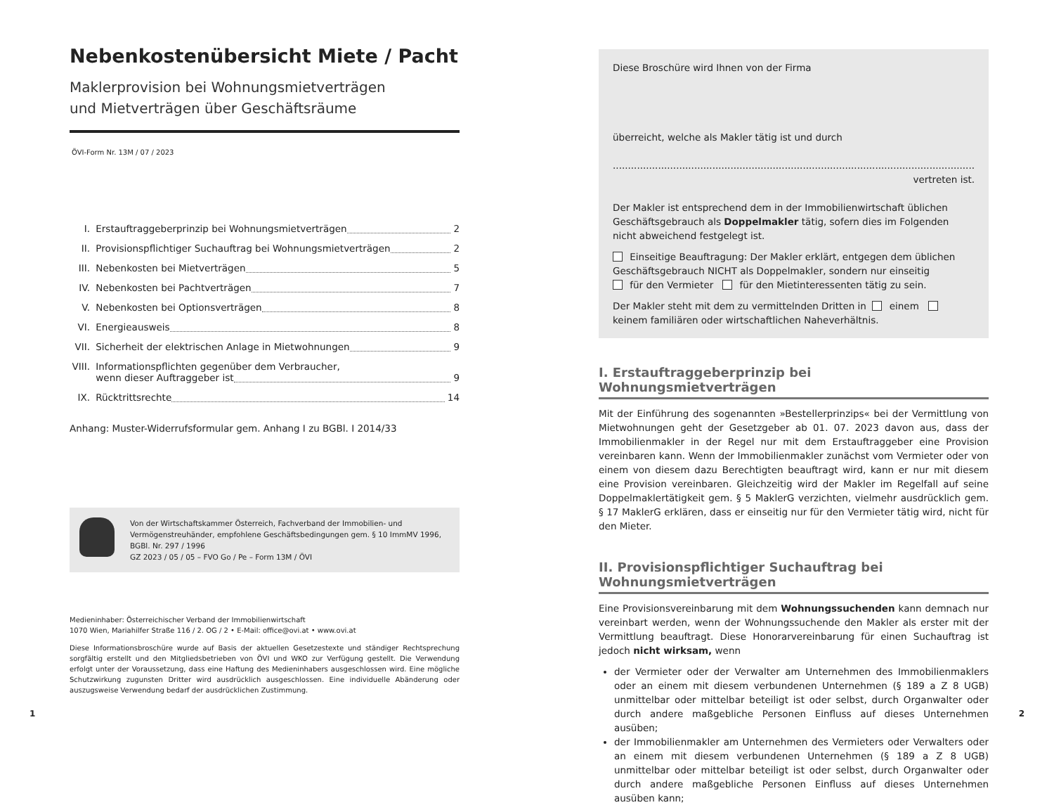Nebenkostenübersicht Miete / Pacht
Maklerprovision bei Wohnungsmietverträgen
und Mietverträgen über Geschäftsräume
ÖVI-Form Nr. 13M / 07 / 2023
I. Erstauftraggeberprinzip bei Wohnungsmietverträgen 2
II. Provisionspflichtiger Suchauftrag bei Wohnungsmietverträgen 2
III. Nebenkosten bei Mietverträgen 5
IV. Nebenkosten bei Pachtverträgen 7
V. Nebenkosten bei Optionsverträgen 8
VI. Energieausweis 8
VII. Sicherheit der elektrischen Anlage in Mietwohnungen 9
VIII. Informationspflichten gegenüber dem Verbraucher,
wenn dieser Auftraggeber ist 9
IX. Rücktrittsrechte 14
Anhang: Muster-Widerrufsformular gem. Anhang I zu BGBl. I 2014/33
Von der Wirtschaftskammer Österreich, Fachverband der Immobilien- und Vermögenstreu­händer, empfohlene Geschäftsbedingungen gem. § 10 ImmMV 1996, BGBl. Nr. 297 / 1996
GZ 2023 / 05 / 05 – FVO Go / Pe – Form 13M / ÖVI
Medieninhaber: Österreichischer Verband der Immobilienwirtschaft
1070 Wien, Mariahilfer Straße 116 / 2. OG / 2 • E-Mail: office@ovi.at • www.ovi.at
Diese Informationsbroschüre wurde auf Basis der aktuellen Gesetzestexte und ständiger Rechtsprechung sorgfältig erstellt und den Mitgliedsbetrieben von ÖVI und WKO zur Verfügung gestellt. Die Verwendung erfolgt unter der Voraussetzung, dass eine Haftung des Medieninhabers ausgeschlossen wird. Eine mögliche Schutzwirkung zugunsten Dritter wird ausdrücklich ausgeschlossen. Eine individuelle Abänderung oder auszugsweise Verwendung bedarf der ausdrücklichen Zustimmung.
Diese Broschüre wird Ihnen von der Firma
überreicht, welche als Makler tätig ist und durch
........................................................................................................................ vertreten ist.
Der Makler ist entsprechend dem in der Immobilienwirtschaft üblichen Geschäfts­gebrauch als Doppelmakler tätig, sofern dies im Folgenden nicht abweichend festgelegt ist.
Einseitige Beauftragung: Der Makler erklärt, entgegen dem üblichen Geschäfts­gebrauch NICHT als Doppelmakler, sondern nur einseitig
für den Vermieter für den Mietinteressenten tätig zu sein.
Der Makler steht mit dem zu vermittelnden Dritten in einem keinem familiären oder wirtschaftlichen Naheverhältnis.
I. Erstauftraggeberprinzip bei Wohnungsmietverträgen
Mit der Einführung des sogenannten »Bestellerprinzips« bei der Vermittlung von Mietwohnungen geht der Gesetzgeber ab 01. 07. 2023 davon aus, dass der Immobilienmakler in der Regel nur mit dem Erstauftraggeber eine Provision vereinbaren kann. Wenn der Immobilienmakler zunächst vom Vermieter oder von einem von diesem dazu Berechtigten beauftragt wird, kann er nur mit diesem eine Provision vereinbaren. Gleichzeitig wird der Makler im Regelfall auf seine Doppelmaklertätigkeit gem. § 5 MaklerG verzichten, vielmehr ausdrücklich gem. § 17 MaklerG erklären, dass er einseitig nur für den Vermieter tätig wird, nicht für den Mieter.
II. Provisionspflichtiger Suchauftrag bei Wohnungsmietverträgen
Eine Provisionsvereinbarung mit dem Wohnungssuchenden kann demnach nur vereinbart werden, wenn der Wohnungssuchende den Makler als erster mit der Vermittlung beauftragt. Diese Honorarvereinbarung für einen Suchauftrag ist jedoch nicht wirksam, wenn
der Vermieter oder der Verwalter am Unternehmen des Immobilienmaklers oder an einem mit diesem verbundenen Unternehmen (§ 189 a Z 8 UGB) unmittelbar oder mittelbar beteiligt ist oder selbst, durch Organwalter oder durch andere maßgebliche Personen Einfluss auf dieses Unternehmen ausüben;
der Immobilienmakler am Unternehmen des Vermieters oder Verwalters oder an einem mit diesem verbundenen Unternehmen (§ 189 a Z 8 UGB) unmittelbar oder mittelbar beteiligt ist oder selbst, durch Organwalter oder durch andere maßgebliche Personen Einfluss auf dieses Unternehmen ausüben kann;
1 2